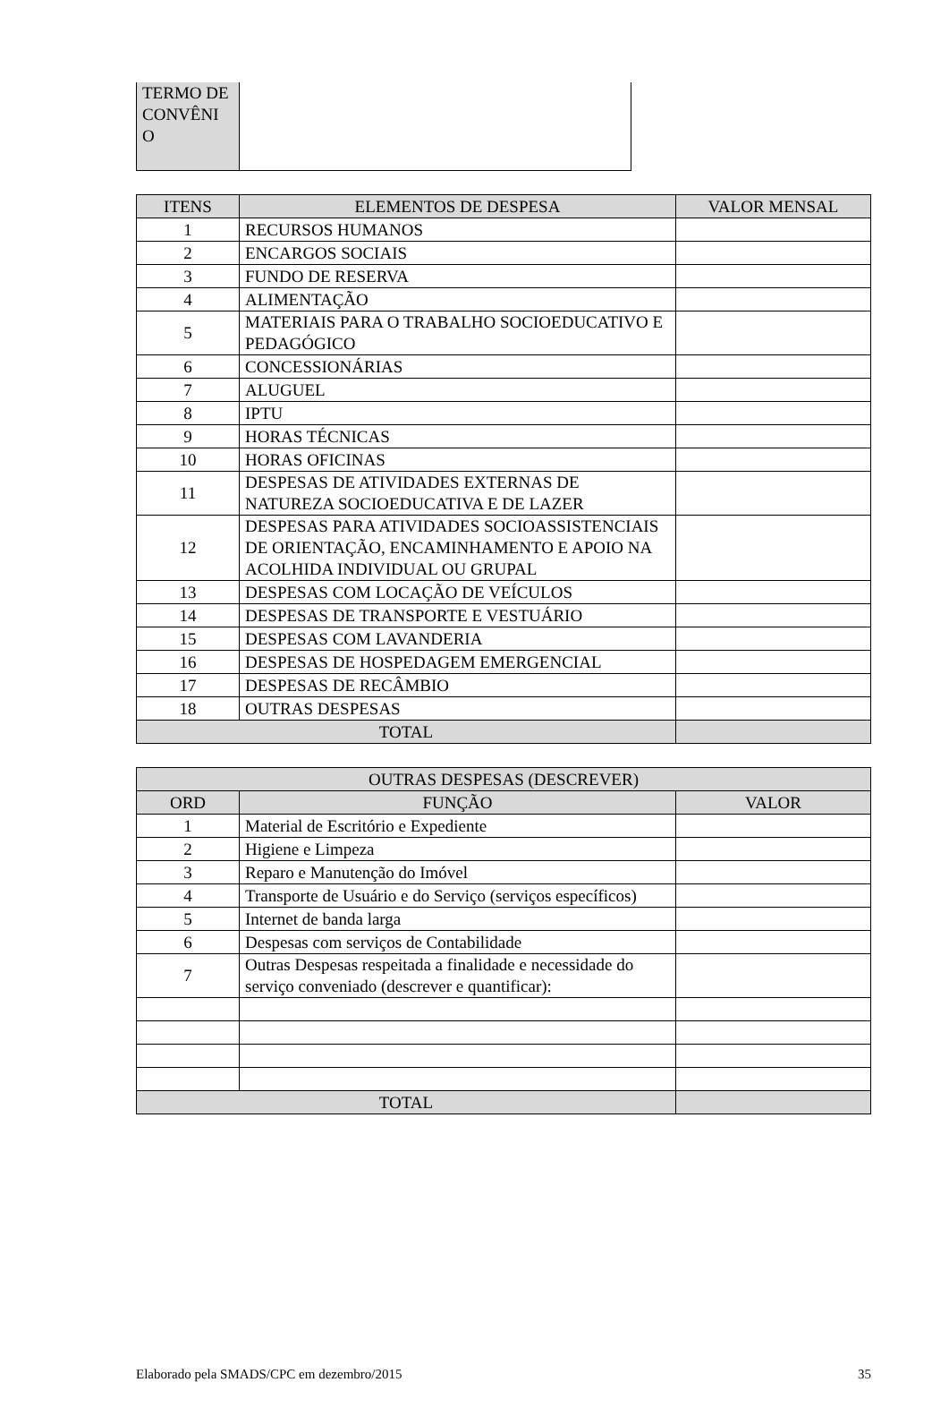| TERMO DE CONVÊNI O | |
| ITENS | ELEMENTOS DE DESPESA | VALOR MENSAL |
| --- | --- | --- |
| 1 | RECURSOS HUMANOS | |
| 2 | ENCARGOS SOCIAIS | |
| 3 | FUNDO DE RESERVA | |
| 4 | ALIMENTAÇÃO | |
| 5 | MATERIAIS PARA O TRABALHO SOCIOEDUCATIVO E PEDAGÓGICO | |
| 6 | CONCESSIONÁRIAS | |
| 7 | ALUGUEL | |
| 8 | IPTU | |
| 9 | HORAS TÉCNICAS | |
| 10 | HORAS OFICINAS | |
| 11 | DESPESAS DE ATIVIDADES EXTERNAS DE NATUREZA SOCIOEDUCATIVA E DE LAZER | |
| 12 | DESPESAS PARA ATIVIDADES SOCIOASSISTENCIAIS DE ORIENTAÇÃO, ENCAMINHAMENTO E APOIO NA ACOLHIDA INDIVIDUAL OU GRUPAL | |
| 13 | DESPESAS COM LOCAÇÃO DE VEÍCULOS | |
| 14 | DESPESAS DE TRANSPORTE E VESTUÁRIO | |
| 15 | DESPESAS COM LAVANDERIA | |
| 16 | DESPESAS DE HOSPEDAGEM EMERGENCIAL | |
| 17 | DESPESAS DE RECÂMBIO | |
| 18 | OUTRAS DESPESAS | |
| TOTAL | | |
| OUTRAS DESPESAS (DESCREVER) | | |
| --- | --- | --- |
| ORD | FUNÇÃO | VALOR |
| 1 | Material de Escritório e Expediente | |
| 2 | Higiene e Limpeza | |
| 3 | Reparo e Manutenção do Imóvel | |
| 4 | Transporte de Usuário e do Serviço (serviços específicos) | |
| 5 | Internet de banda larga | |
| 6 | Despesas com serviços de Contabilidade | |
| 7 | Outras Despesas respeitada a finalidade e necessidade do serviço conveniado (descrever e quantificar): | |
| TOTAL | | |
Elaborado pela SMADS/CPC em dezembro/2015 35